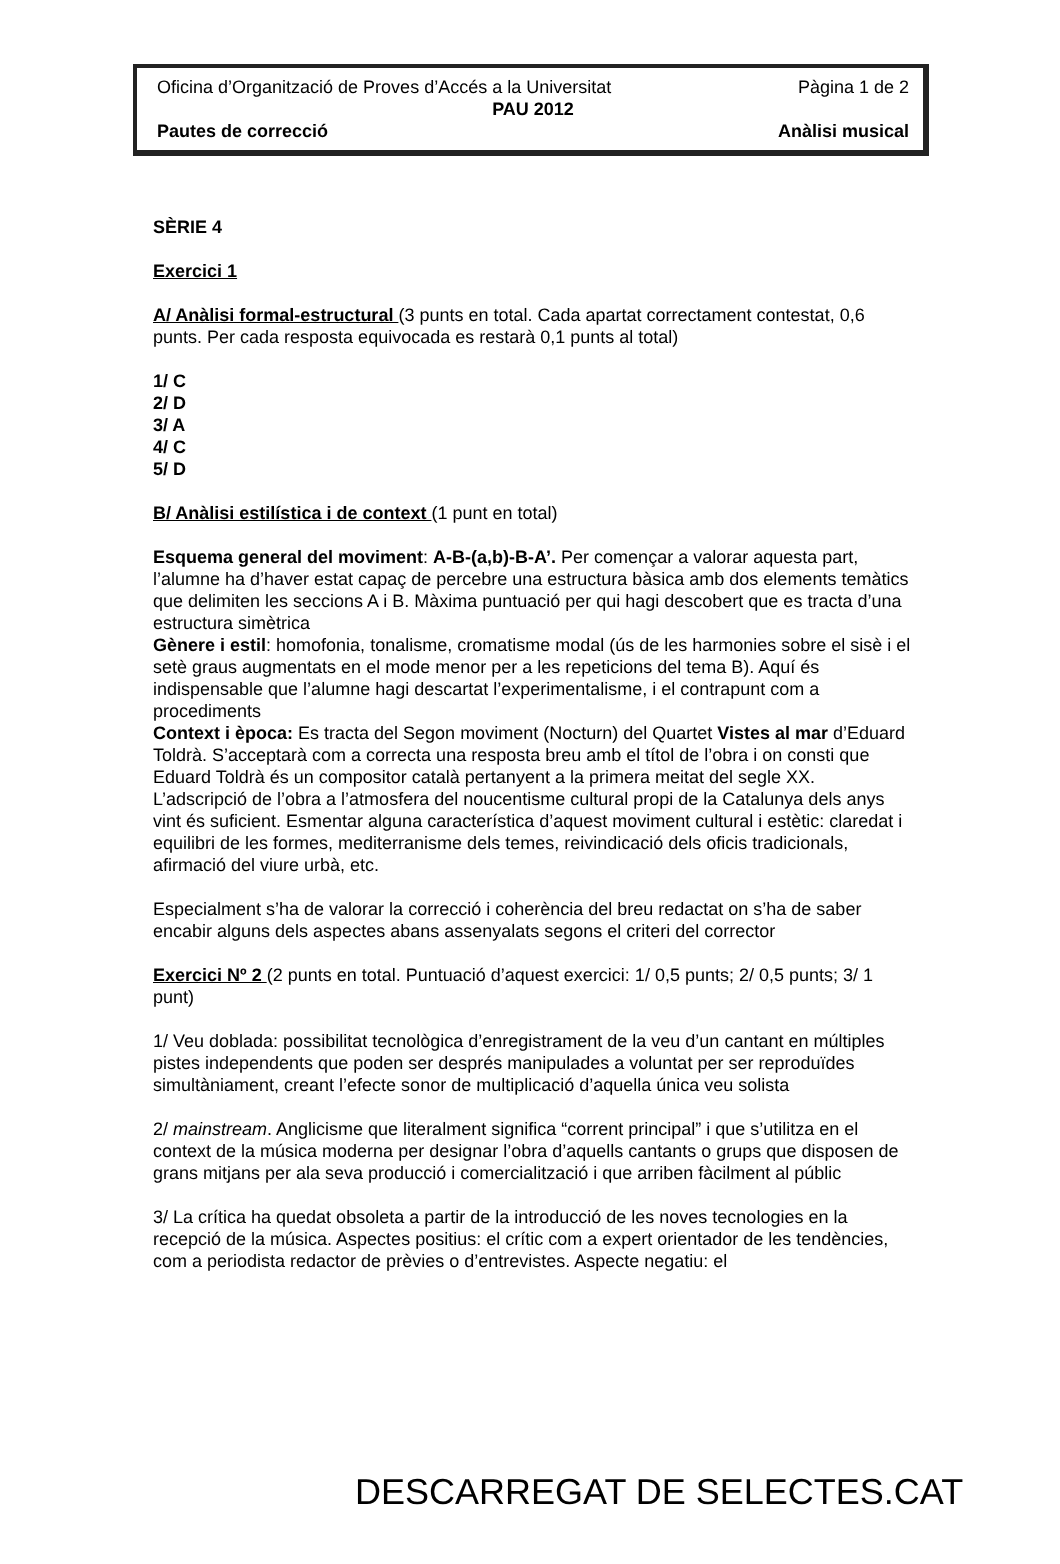Oficina d’Organització de Proves d’Accés a la Universitat Pàgina 1 de 2
PAU 2012
Pautes de correcció Anàlisi musical
SÈRIE 4
Exercici 1
A/ Anàlisi formal-estructural (3 punts en total. Cada apartat correctament contestat, 0,6 punts. Per cada resposta equivocada es restarà 0,1 punts al total)
1/ C
2/ D
3/ A
4/ C
5/ D
B/ Anàlisi estilística i de context (1 punt en total)
Esquema general del moviment: A-B-(a,b)-B-A’. Per començar a valorar aquesta part, l’alumne ha d’haver estat capaç de percebre una estructura bàsica amb dos elements temàtics que delimiten les seccions A i B. Màxima puntuació per qui hagi descobert que es tracta d’una estructura simètrica
Gènere i estil: homofonia, tonalisme, cromatisme modal (ús de les harmonies sobre el sisè i el setè graus augmentats en el mode menor per a les repeticions del tema B). Aquí és indispensable que l’alumne hagi descartat l’experimentalisme, i el contrapunt com a procediments
Context i època: Es tracta del Segon moviment (Nocturn) del Quartet Vistes al mar d’Eduard Toldrà. S’acceptarà com a correcta una resposta breu amb el títol de l’obra i on consti que Eduard Toldrà és un compositor català pertanyent a la primera meitat del segle XX. L’adscripció de l’obra a l’atmosfera del noucentisme cultural propi de la Catalunya dels anys vint és suficient. Esmentar alguna característica d’aquest moviment cultural i estètic: claredat i equilibri de les formes, mediterranisme dels temes, reivindicació dels oficis tradicionals, afirmació del viure urbà, etc.
Especialment s’ha de valorar la correcció i coherència del breu redactat on s’ha de saber encabir alguns dels aspectes abans assenyalats segons el criteri del corrector
Exercici Nº 2 (2 punts en total. Puntuació d’aquest exercici: 1/ 0,5 punts; 2/ 0,5 punts; 3/ 1 punt)
1/ Veu doblada: possibilitat tecnològica d’enregistrament de la veu d’un cantant en múltiples pistes independents que poden ser després manipulades a voluntat per ser reproduïdes simultàniament, creant l’efecte sonor de multiplicació d’aquella única veu solista
2/ mainstream. Anglicisme que literalment significa “corrent principal” i que s’utilitza en el context de la música moderna per designar l’obra d’aquells cantants o grups que disposen de grans mitjans per ala seva producció i comercialització i que arriben fàcilment al públic
3/ La crítica ha quedat obsoleta a partir de la introducció de les noves tecnologies en la recepció de la música. Aspectes positius: el crític com a expert orientador de les tendències, com a periodista redactor de prèvies o d’entrevistes. Aspecte negatiu: el
DESCARREGAT DE SELECTES.CAT